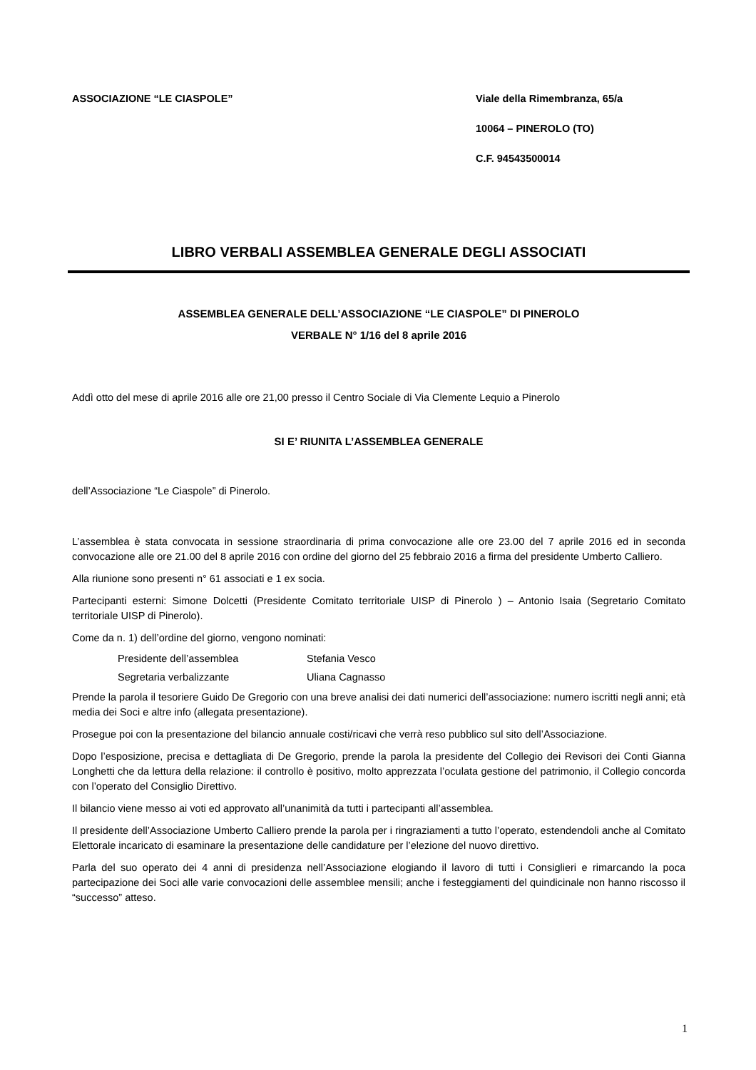ASSOCIAZIONE “LE CIASPOLE” Viale della Rimembranza, 65/a
10064 – PINEROLO (TO)
C.F. 94543500014
LIBRO VERBALI ASSEMBLEA GENERALE DEGLI ASSOCIATI
ASSEMBLEA GENERALE DELL’ASSOCIAZIONE “LE CIASPOLE” DI PINEROLO
VERBALE N° 1/16 del 8 aprile 2016
Addì otto del mese di aprile 2016 alle ore 21,00 presso il Centro Sociale di Via Clemente Lequio a Pinerolo
SI E’ RIUNITA L’ASSEMBLEA GENERALE
dell’Associazione “Le Ciaspole” di Pinerolo.
L’assemblea è stata convocata in sessione straordinaria di prima convocazione alle ore 23.00 del 7 aprile 2016 ed in seconda convocazione alle ore 21.00 del 8 aprile 2016 con ordine del giorno del 25 febbraio 2016 a firma del presidente Umberto Calliero.
Alla riunione sono presenti n° 61 associati e 1 ex socia.
Partecipanti esterni: Simone Dolcetti (Presidente Comitato territoriale UISP di Pinerolo ) – Antonio Isaia (Segretario Comitato territoriale UISP di Pinerolo).
Come da n. 1) dell’ordine del giorno, vengono nominati:
Presidente dell’assemblea Stefania Vesco
Segretaria verbalizzante Uliana Cagnasso
Prende la parola il tesoriere Guido De Gregorio con una breve analisi dei dati numerici dell’associazione: numero iscritti negli anni; età media dei Soci e altre info (allegata presentazione).
Prosegue poi con la presentazione del bilancio annuale costi/ricavi che verrà reso pubblico sul sito dell’Associazione.
Dopo l’esposizione, precisa e dettagliata di De Gregorio, prende la parola la presidente del Collegio dei Revisori dei Conti Gianna Longhetti che da lettura della relazione: il controllo è positivo, molto apprezzata l’oculata gestione del patrimonio, il Collegio concorda con l’operato del Consiglio Direttivo.
Il bilancio viene messo ai voti ed approvato all’unanimità da tutti i partecipanti all’assemblea.
Il presidente dell’Associazione Umberto Calliero prende la parola per i ringraziamenti a tutto l’operato, estendendoli anche al Comitato Elettorale incaricato di esaminare la presentazione delle candidature per l’elezione del nuovo direttivo.
Parla del suo operato dei 4 anni di presidenza nell’Associazione elogiando il lavoro di tutti i Consiglieri e rimarcando la poca partecipazione dei Soci alle varie convocazioni delle assemblee mensili; anche i festeggiamenti del quindicinale non hanno riscosso il “successo” atteso.
1